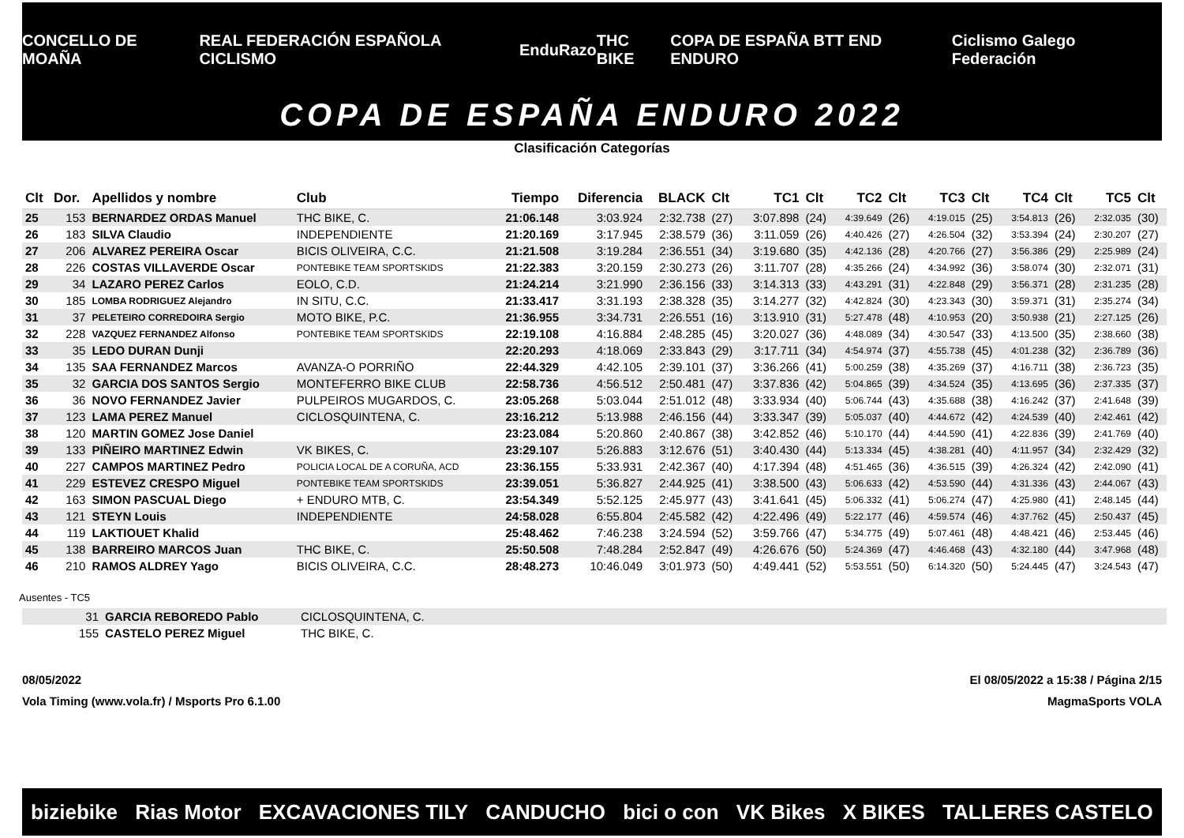CONCELLO DE MOAÑA REAL FEDERACIÓN ESPAÑOLA CICLISMO EnduRazo THC BIKE COPA DE ESPAÑA BTT END ENDURO Ciclismo Galego Federación
COPA DE ESPAÑA ENDURO 2022
Clasificación Categorías
| Clt | Dor. | Apellidos y nombre | Club | Tiempo | Diferencia | BLACK | Clt | TC1 | Clt | TC2 | Clt | TC3 | Clt | TC4 | Clt | TC5 | Clt |
| --- | --- | --- | --- | --- | --- | --- | --- | --- | --- | --- | --- | --- | --- | --- | --- | --- | --- |
| 25 | 153 | BERNARDEZ ORDAS Manuel | THC BIKE, C. | 21:06.148 | 3:03.924 | 2:32.738 | (27) | 3:07.898 | (24) | 4:39.649 | (26) | 4:19.015 | (25) | 3:54.813 | (26) | 2:32.035 | (30) |
| 26 | 183 | SILVA Claudio | INDEPENDIENTE | 21:20.169 | 3:17.945 | 2:38.579 | (36) | 3:11.059 | (26) | 4:40.426 | (27) | 4:26.504 | (32) | 3:53.394 | (24) | 2:30.207 | (27) |
| 27 | 206 | ALVAREZ PEREIRA Oscar | BICIS OLIVEIRA, C.C. | 21:21.508 | 3:19.284 | 2:36.551 | (34) | 3:19.680 | (35) | 4:42.136 | (28) | 4:20.766 | (27) | 3:56.386 | (29) | 2:25.989 | (24) |
| 28 | 226 | COSTAS VILLAVERDE Oscar | PONTEBIKE TEAM SPORTSKIDS | 21:22.383 | 3:20.159 | 2:30.273 | (26) | 3:11.707 | (28) | 4:35.266 | (24) | 4:34.992 | (36) | 3:58.074 | (30) | 2:32.071 | (31) |
| 29 | 34 | LAZARO PEREZ Carlos | EOLO, C.D. | 21:24.214 | 3:21.990 | 2:36.156 | (33) | 3:14.313 | (33) | 4:43.291 | (31) | 4:22.848 | (29) | 3:56.371 | (28) | 2:31.235 | (28) |
| 30 | 185 | LOMBA RODRIGUEZ Alejandro | IN SITU, C.C. | 21:33.417 | 3:31.193 | 2:38.328 | (35) | 3:14.277 | (32) | 4:42.824 | (30) | 4:23.343 | (30) | 3:59.371 | (31) | 2:35.274 | (34) |
| 31 | 37 | PELETEIRO CORREDOIRA Sergio | MOTO BIKE, P.C. | 21:36.955 | 3:34.731 | 2:26.551 | (16) | 3:13.910 | (31) | 5:27.478 | (48) | 4:10.953 | (20) | 3:50.938 | (21) | 2:27.125 | (26) |
| 32 | 228 | VAZQUEZ FERNANDEZ Alfonso | PONTEBIKE TEAM SPORTSKIDS | 22:19.108 | 4:16.884 | 2:48.285 | (45) | 3:20.027 | (36) | 4:48.089 | (34) | 4:30.547 | (33) | 4:13.500 | (35) | 2:38.660 | (38) |
| 33 | 35 | LEDO DURAN Dunji | | 22:20.293 | 4:18.069 | 2:33.843 | (29) | 3:17.711 | (34) | 4:54.974 | (37) | 4:55.738 | (45) | 4:01.238 | (32) | 2:36.789 | (36) |
| 34 | 135 | SAA FERNANDEZ Marcos | AVANZA-O PORRIÑO | 22:44.329 | 4:42.105 | 2:39.101 | (37) | 3:36.266 | (41) | 5:00.259 | (38) | 4:35.269 | (37) | 4:16.711 | (38) | 2:36.723 | (35) |
| 35 | 32 | GARCIA DOS SANTOS Sergio | MONTEFERRO BIKE CLUB | 22:58.736 | 4:56.512 | 2:50.481 | (47) | 3:37.836 | (42) | 5:04.865 | (39) | 4:34.524 | (35) | 4:13.695 | (36) | 2:37.335 | (37) |
| 36 | 36 | NOVO FERNANDEZ Javier | PULPEIROS MUGARDOS, C. | 23:05.268 | 5:03.044 | 2:51.012 | (48) | 3:33.934 | (40) | 5:06.744 | (43) | 4:35.688 | (38) | 4:16.242 | (37) | 2:41.648 | (39) |
| 37 | 123 | LAMA PEREZ Manuel | CICLOSQUINTENA, C. | 23:16.212 | 5:13.988 | 2:46.156 | (44) | 3:33.347 | (39) | 5:05.037 | (40) | 4:44.672 | (42) | 4:24.539 | (40) | 2:42.461 | (42) |
| 38 | 120 | MARTIN GOMEZ Jose Daniel | | 23:23.084 | 5:20.860 | 2:40.867 | (38) | 3:42.852 | (46) | 5:10.170 | (44) | 4:44.590 | (41) | 4:22.836 | (39) | 2:41.769 | (40) |
| 39 | 133 | PIÑEIRO MARTINEZ Edwin | VK BIKES, C. | 23:29.107 | 5:26.883 | 3:12.676 | (51) | 3:40.430 | (44) | 5:13.334 | (45) | 4:38.281 | (40) | 4:11.957 | (34) | 2:32.429 | (32) |
| 40 | 227 | CAMPOS MARTINEZ Pedro | POLICIA LOCAL DE A CORUÑA, ACD | 23:36.155 | 5:33.931 | 2:42.367 | (40) | 4:17.394 | (48) | 4:51.465 | (36) | 4:36.515 | (39) | 4:26.324 | (42) | 2:42.090 | (41) |
| 41 | 229 | ESTEVEZ CRESPO Miguel | PONTEBIKE TEAM SPORTSKIDS | 23:39.051 | 5:36.827 | 2:44.925 | (41) | 3:38.500 | (43) | 5:06.633 | (42) | 4:53.590 | (44) | 4:31.336 | (43) | 2:44.067 | (43) |
| 42 | 163 | SIMON PASCUAL Diego | + ENDURO MTB, C. | 23:54.349 | 5:52.125 | 2:45.977 | (43) | 3:41.641 | (45) | 5:06.332 | (41) | 5:06.274 | (47) | 4:25.980 | (41) | 2:48.145 | (44) |
| 43 | 121 | STEYN Louis | INDEPENDIENTE | 24:58.028 | 6:55.804 | 2:45.582 | (42) | 4:22.496 | (49) | 5:22.177 | (46) | 4:59.574 | (46) | 4:37.762 | (45) | 2:50.437 | (45) |
| 44 | 119 | LAKTIOUET Khalid | | 25:48.462 | 7:46.238 | 3:24.594 | (52) | 3:59.766 | (47) | 5:34.775 | (49) | 5:07.461 | (48) | 4:48.421 | (46) | 2:53.445 | (46) |
| 45 | 138 | BARREIRO MARCOS Juan | THC BIKE, C. | 25:50.508 | 7:48.284 | 2:52.847 | (49) | 4:26.676 | (50) | 5:24.369 | (47) | 4:46.468 | (43) | 4:32.180 | (44) | 3:47.968 | (48) |
| 46 | 210 | RAMOS ALDREY Yago | BICIS OLIVEIRA, C.C. | 28:48.273 | 10:46.049 | 3:01.973 | (50) | 4:49.441 | (52) | 5:53.551 | (50) | 6:14.320 | (50) | 5:24.445 | (47) | 3:24.543 | (47) |
Ausentes - TC5
| | 31 | GARCIA REBOREDO Pablo | CICLOSQUINTENA, C. |
| | 155 | CASTELO PEREZ Miguel | THC BIKE, C. |
08/05/2022 El 08/05/2022 a 15:38 / Página 2/15
Vola Timing (www.vola.fr) / Msports Pro 6.1.00 MagmaSports VOLA
biziebike Rias Motor EXCAVACIONES TILY CANDUCHO bici o con VK Bikes X BIKES TALLERES CASTELO